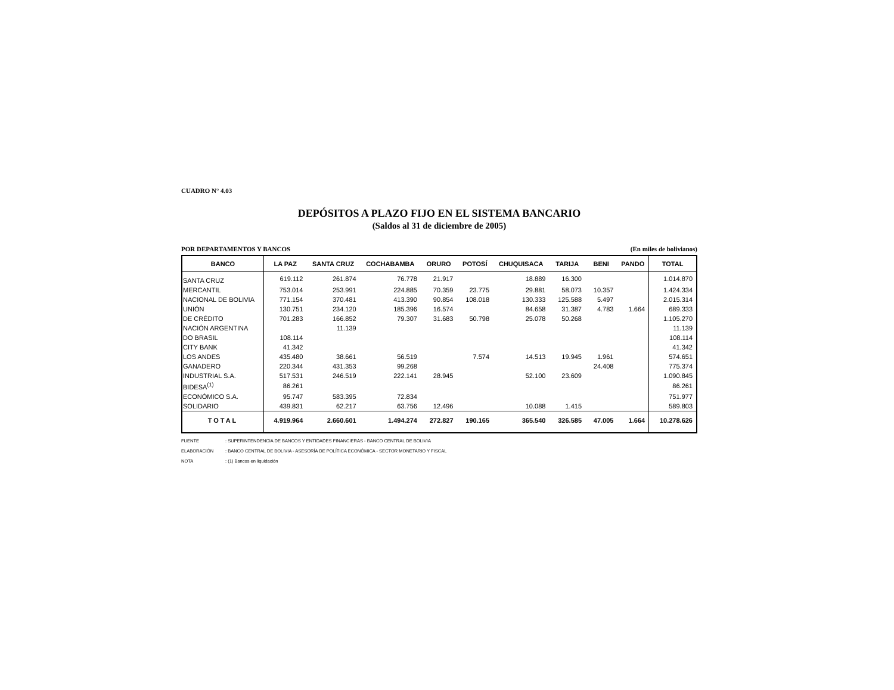CUADRO N° 4.03
DEPÓSITOS A PLAZO FIJO EN EL SISTEMA BANCARIO
(Saldos al 31 de diciembre de 2005)
POR DEPARTAMENTOS Y BANCOS (En miles de bolivianos)
| BANCO | LA PAZ | SANTA CRUZ | COCHABAMBA | ORURO | POTOSÍ | CHUQUISACA | TARIJA | BENI | PANDO | TOTAL |
| --- | --- | --- | --- | --- | --- | --- | --- | --- | --- | --- |
| SANTA CRUZ | 619.112 | 261.874 | 76.778 | 21.917 | | 18.889 | 16.300 | | | 1.014.870 |
| MERCANTIL | 753.014 | 253.991 | 224.885 | 70.359 | 23.775 | 29.881 | 58.073 | 10.357 | | 1.424.334 |
| NACIONAL DE BOLIVIA | 771.154 | 370.481 | 413.390 | 90.854 | 108.018 | 130.333 | 125.588 | 5.497 | | 2.015.314 |
| UNIÓN | 130.751 | 234.120 | 185.396 | 16.574 | | 84.658 | 31.387 | 4.783 | 1.664 | 689.333 |
| DE CRÉDITO | 701.283 | 166.852 | 79.307 | 31.683 | 50.798 | 25.078 | 50.268 | | | 1.105.270 |
| NACIÓN ARGENTINA | | 11.139 | | | | | | | | 11.139 |
| DO BRASIL | 108.114 | | | | | | | | | 108.114 |
| CITY BANK | 41.342 | | | | | | | | | 41.342 |
| LOS ANDES | 435.480 | 38.661 | 56.519 | | 7.574 | 14.513 | 19.945 | 1.961 | | 574.651 |
| GANADERO | 220.344 | 431.353 | 99.268 | | | | | 24.408 | | 775.374 |
| INDUSTRIAL S.A. | 517.531 | 246.519 | 222.141 | 28.945 | | 52.100 | 23.609 | | | 1.090.845 |
| BIDESA<sup>(1)</sup> | 86.261 | | | | | | | | | 86.261 |
| ECONÓMICO S.A. | 95.747 | 583.395 | 72.834 | | | | | | | 751.977 |
| SOLIDARIO | 439.831 | 62.217 | 63.756 | 12.496 | | 10.088 | 1.415 | | | 589.803 |
| TOTAL | 4.919.964 | 2.660.601 | 1.494.274 | 272.827 | 190.165 | 365.540 | 326.585 | 47.005 | 1.664 | 10.278.626 |
FUENTE: SUPERINTENDENCIA DE BANCOS Y ENTIDADES FINANCIERAS - BANCO CENTRAL DE BOLIVIA
ELABORACIÓN: BANCO CENTRAL DE BOLIVIA - ASESORÍA DE POLÍTICA ECONÓMICA - SECTOR MONETARIO Y FISCAL
NOTA: (1) Bancos en liquidación